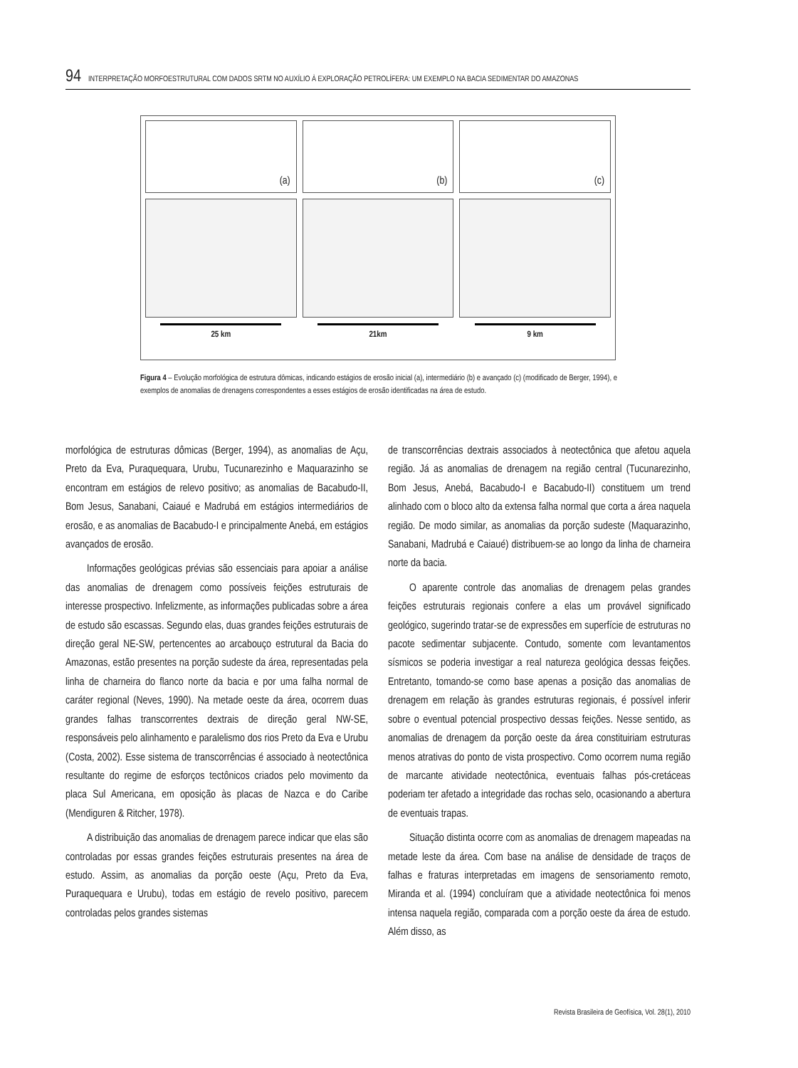94 INTERPRETAÇÃO MORFOESTRUTURAL COM DADOS SRTM NO AUXÍLIO À EXPLORAÇÃO PETROLÍFERA: UM EXEMPLO NA BACIA SEDIMENTAR DO AMAZONAS
(a)
25 km
(b)
21km
(c)
9 km
Figura 4 – Evolução morfológica de estrutura dômicas, indicando estágios de erosão inicial (a), intermediário (b) e avançado (c) (modificado de Berger, 1994), e exemplos de anomalias de drenagens correspondentes a esses estágios de erosão identificadas na área de estudo.
morfológica de estruturas dômicas (Berger, 1994), as anomalias de Açu, Preto da Eva, Puraquequara, Urubu, Tucunarezinho e Maquarazinho se encontram em estágios de relevo positivo; as anomalias de Bacabudo-II, Bom Jesus, Sanabani, Caiaué e Madrubá em estágios intermediários de erosão, e as anomalias de Bacabudo-I e principalmente Anebá, em estágios avançados de erosão.
Informações geológicas prévias são essenciais para apoiar a análise das anomalias de drenagem como possíveis feições estruturais de interesse prospectivo. Infelizmente, as informações publicadas sobre a área de estudo são escassas. Segundo elas, duas grandes feições estruturais de direção geral NE-SW, pertencentes ao arcabouço estrutural da Bacia do Amazonas, estão presentes na porção sudeste da área, representadas pela linha de charneira do flanco norte da bacia e por uma falha normal de caráter regional (Neves, 1990). Na metade oeste da área, ocorrem duas grandes falhas transcorrentes dextrais de direção geral NW-SE, responsáveis pelo alinhamento e paralelismo dos rios Preto da Eva e Urubu (Costa, 2002). Esse sistema de transcorrências é associado à neotectônica resultante do regime de esforços tectônicos criados pelo movimento da placa Sul Americana, em oposição às placas de Nazca e do Caribe (Mendiguren & Ritcher, 1978).
A distribuição das anomalias de drenagem parece indicar que elas são controladas por essas grandes feições estruturais presentes na área de estudo. Assim, as anomalias da porção oeste (Açu, Preto da Eva, Puraquequara e Urubu), todas em estágio de revelo positivo, parecem controladas pelos grandes sistemas
de transcorrências dextrais associados à neotectônica que afetou aquela região. Já as anomalias de drenagem na região central (Tucunarezinho, Bom Jesus, Anebá, Bacabudo-I e Bacabudo-II) constituem um trend alinhado com o bloco alto da extensa falha normal que corta a área naquela região. De modo similar, as anomalias da porção sudeste (Maquarazinho, Sanabani, Madrubá e Caiaué) distribuem-se ao longo da linha de charneira norte da bacia.
O aparente controle das anomalias de drenagem pelas grandes feições estruturais regionais confere a elas um provável significado geológico, sugerindo tratar-se de expressões em superfície de estruturas no pacote sedimentar subjacente. Contudo, somente com levantamentos sísmicos se poderia investigar a real natureza geológica dessas feições. Entretanto, tomando-se como base apenas a posição das anomalias de drenagem em relação às grandes estruturas regionais, é possível inferir sobre o eventual potencial prospectivo dessas feições. Nesse sentido, as anomalias de drenagem da porção oeste da área constituiriam estruturas menos atrativas do ponto de vista prospectivo. Como ocorrem numa região de marcante atividade neotectônica, eventuais falhas pós-cretáceas poderiam ter afetado a integridade das rochas selo, ocasionando a abertura de eventuais trapas.
Situação distinta ocorre com as anomalias de drenagem mapeadas na metade leste da área. Com base na análise de densidade de traços de falhas e fraturas interpretadas em imagens de sensoriamento remoto, Miranda et al. (1994) concluíram que a atividade neotectônica foi menos intensa naquela região, comparada com a porção oeste da área de estudo. Além disso, as
Revista Brasileira de Geofísica, Vol. 28(1), 2010